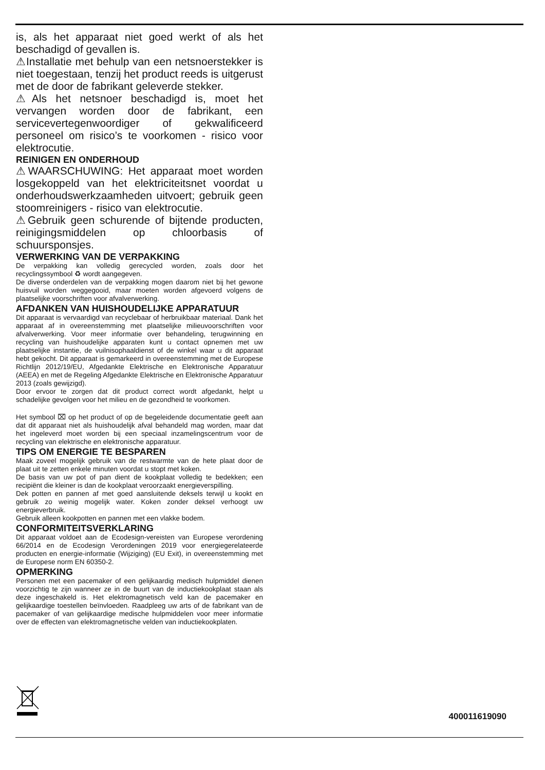is, als het apparaat niet goed werkt of als het beschadigd of gevallen is.
⚠Installatie met behulp van een netsnoerstekker is niet toegestaan, tenzij het product reeds is uitgerust met de door de fabrikant geleverde stekker.
⚠Als het netsnoer beschadigd is, moet het vervangen worden door de fabrikant, een servicevertegenwoordiger of gekwalificeerd personeel om risico’s te voorkomen - risico voor elektrocutie.
REINIGEN EN ONDERHOUD
⚠WAARSCHUWING: Het apparaat moet worden losgekoppeld van het elektriciteitsnet voordat u onderhoudswerkzaamheden uitvoert; gebruik geen stoomreinigers - risico van elektrocutie.
⚠Gebruik geen schurende of bijtende producten, reinigingsmiddelen op chloorbasis of schuursponsjes.
VERWERKING VAN DE VERPAKKING
De verpakking kan volledig gerecycled worden, zoals door het recyclingssymbool ♻ wordt aangegeven.
De diverse onderdelen van de verpakking mogen daarom niet bij het gewone huisvuil worden weggegooid, maar moeten worden afgevoerd volgens de plaatselijke voorschriften voor afvalverwerking.
AFDANKEN VAN HUISHOUDELIJKE APPARATUUR
Dit apparaat is vervaardigd van recyclebaar of herbruikbaar materiaal. Dank het apparaat af in overeenstemming met plaatselijke milieuvoorschriften voor afvalverwerking. Voor meer informatie over behandeling, terugwinning en recycling van huishoudelijke apparaten kunt u contact opnemen met uw plaatselijke instantie, de vuilnisophaaldienst of de winkel waar u dit apparaat hebt gekocht. Dit apparaat is gemarkeerd in overeenstemming met de Europese Richtlijn 2012/19/EU, Afgedankte Elektrische en Elektronische Apparatuur (AEEA) en met de Regeling Afgedankte Elektrische en Elektronische Apparatuur 2013 (zoals gewijzigd).
Door ervoor te zorgen dat dit product correct wordt afgedankt, helpt u schadelijke gevolgen voor het milieu en de gezondheid te voorkomen.
Het symbool ⌧ op het product of op de begeleidende documentatie geeft aan dat dit apparaat niet als huishoudelijk afval behandeld mag worden, maar dat het ingeleverd moet worden bij een speciaal inzamelingscentrum voor de recycling van elektrische en elektronische apparatuur.
TIPS OM ENERGIE TE BESPAREN
Maak zoveel mogelijk gebruik van de restwarmte van de hete plaat door de plaat uit te zetten enkele minuten voordat u stopt met koken.
De basis van uw pot of pan dient de kookplaat volledig te bedekken; een recipiënt die kleiner is dan de kookplaat veroorzaakt energieverspilling.
Dek potten en pannen af met goed aansluitende deksels terwijl u kookt en gebruik zo weinig mogelijk water. Koken zonder deksel verhoogt uw energieverbruik.
Gebruik alleen kookpotten en pannen met een vlakke bodem.
CONFORMITEITSVERKLARING
Dit apparaat voldoet aan de Ecodesign-vereisten van Europese verordening 66/2014 en de Ecodesign Verordeningen 2019 voor energiegerelateerde producten en energie-informatie (Wijziging) (EU Exit), in overeenstemming met de Europese norm EN 60350-2.
OPMERKING
Personen met een pacemaker of een gelijkaardig medisch hulpmiddel dienen voorzichtig te zijn wanneer ze in de buurt van de inductiekookplaat staan als deze ingeschakeld is. Het elektromagnetisch veld kan de pacemaker en gelijkaardige toestellen beïnvloeden. Raadpleeg uw arts of de fabrikant van de pacemaker of van gelijkaardige medische hulpmiddelen voor meer informatie over de effecten van elektromagnetische velden van inductiekookplaten.
400011619090